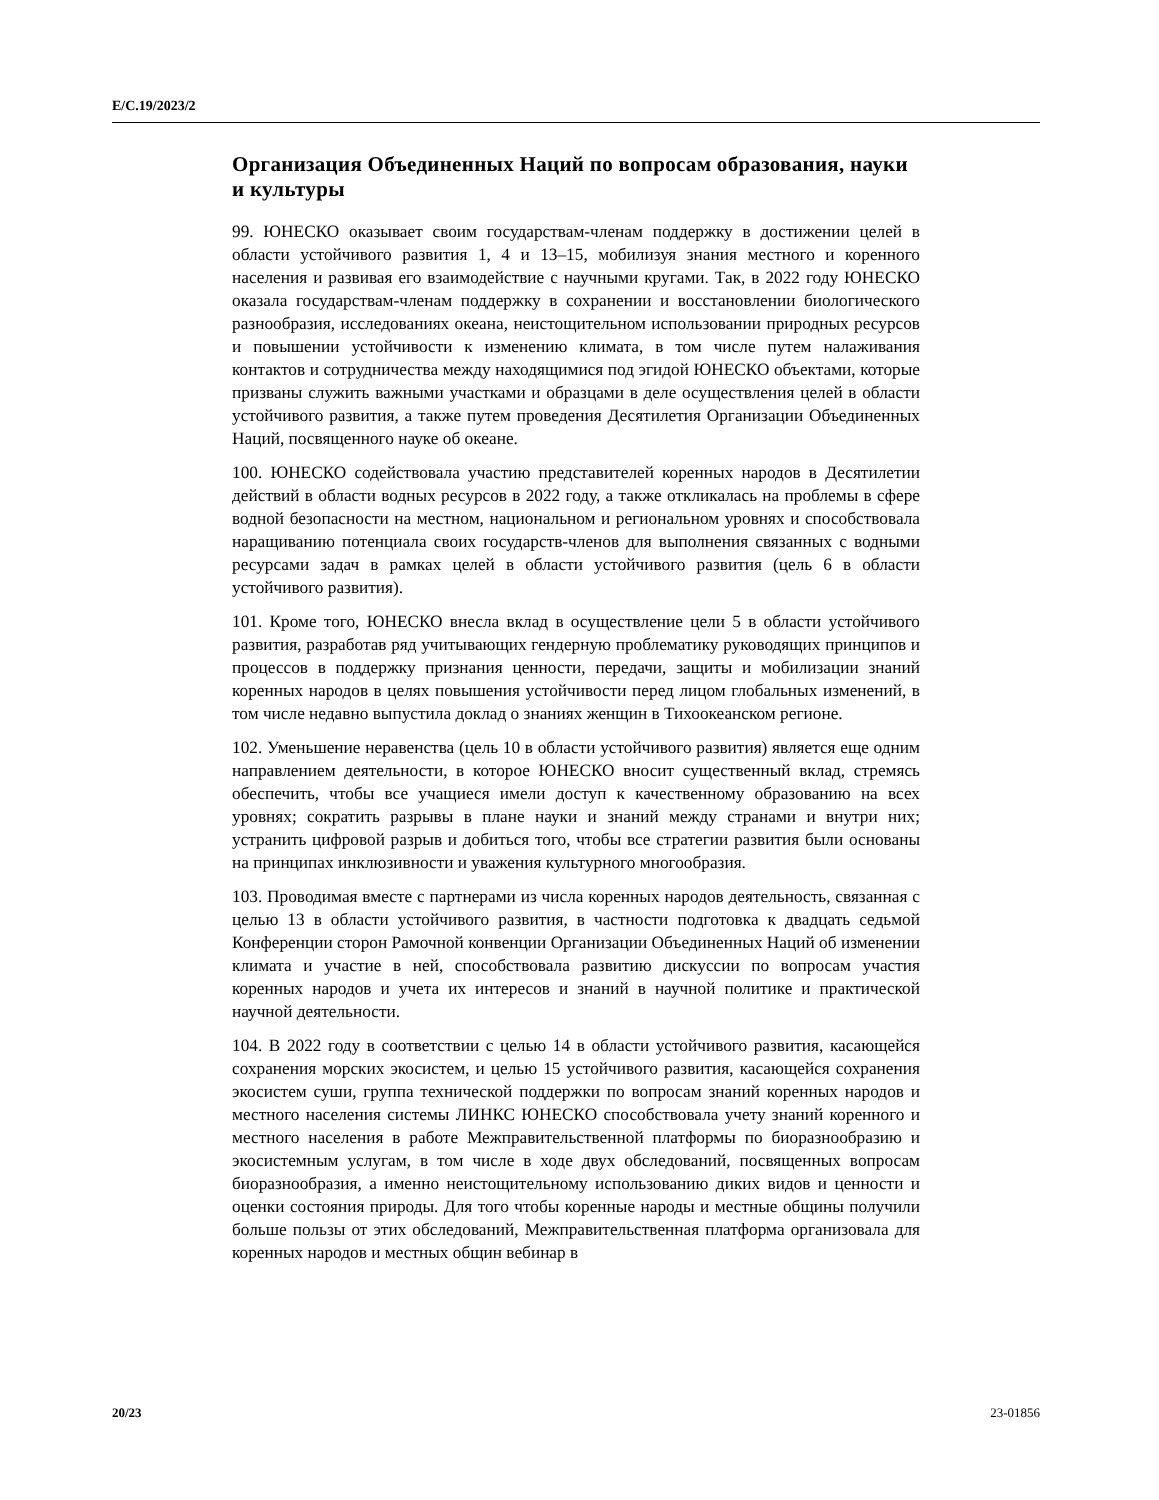E/C.19/2023/2
Организация Объединенных Наций по вопросам образования, науки и культуры
99. ЮНЕСКО оказывает своим государствам-членам поддержку в достижении целей в области устойчивого развития 1, 4 и 13–15, мобилизуя знания местного и коренного населения и развивая его взаимодействие с научными кругами. Так, в 2022 году ЮНЕСКО оказала государствам-членам поддержку в сохранении и восстановлении биологического разнообразия, исследованиях океана, неисто­щительном использовании природных ресурсов и повышении устойчивости к изменению климата, в том числе путем налаживания контактов и сотрудниче­ства между находящимися под эгидой ЮНЕСКО объектами, которые призваны служить важными участками и образцами в деле осуществления целей в области устойчивого развития, а также путем проведения Десятилетия Организации Объединенных Наций, посвященного науке об океане.
100. ЮНЕСКО содействовала участию представителей коренных народов в Де­сятилетии действий в области водных ресурсов в 2022 году, а также откликалась на проблемы в сфере водной безопасности на местном, национальном и регио­нальном уровнях и способствовала наращиванию потенциала своих государств-членов для выполнения связанных с водными ресурсами задач в рамках целей в области устойчивого развития (цель 6 в области устойчивого развития).
101. Кроме того, ЮНЕСКО внесла вклад в осуществление цели 5 в области устойчивого развития, разработав ряд учитывающих гендерную проблематику руководящих принципов и процессов в поддержку признания ценности, пере­дачи, защиты и мобилизации знаний коренных народов в целях повышения устойчивости перед лицом глобальных изменений, в том числе недавно выпу­стила доклад о знаниях женщин в Тихоокеанском регионе.
102. Уменьшение неравенства (цель 10 в области устойчивого развития) явля­ется еще одним направлением деятельности, в которое ЮНЕСКО вносит суще­ственный вклад, стремясь обеспечить, чтобы все учащиеся имели доступ к ка­чественному образованию на всех уровнях; сократить разрывы в плане науки и знаний между странами и внутри них; устранить цифровой разрыв и добиться того, чтобы все стратегии развития были основаны на принципах инклюзивно­сти и уважения культурного многообразия.
103. Проводимая вместе с партнерами из числа коренных народов деятель­ность, связанная с целью 13 в области устойчивого развития, в частности под­готовка к двадцать седьмой Конференции сторон Рамочной конвенции Органи­зации Объединенных Наций об изменении климата и участие в ней, способство­вала развитию дискуссии по вопросам участия коренных народов и учета их ин­тересов и знаний в научной политике и практической научной деятельности.
104. В 2022 году в соответствии с целью 14 в области устойчивого развития, касающейся сохранения морских экосистем, и целью 15 устойчивого развития, касающейся сохранения экосистем суши, группа технической поддержки по во­просам знаний коренных народов и местного населения системы ЛИНКС ЮНЕСКО способствовала учету знаний коренного и местного населения в ра­боте Межправительственной платформы по биоразнообразию и экосистемным услугам, в том числе в ходе двух обследований, посвященных вопросам биораз­нообразия, а именно неистощительному использованию диких видов и ценности и оценки состояния природы. Для того чтобы коренные народы и местные об­щины получили больше пользы от этих обследований, Межправительственная платформа организовала для коренных народов и местных общин вебинар в
20/23 23-01856